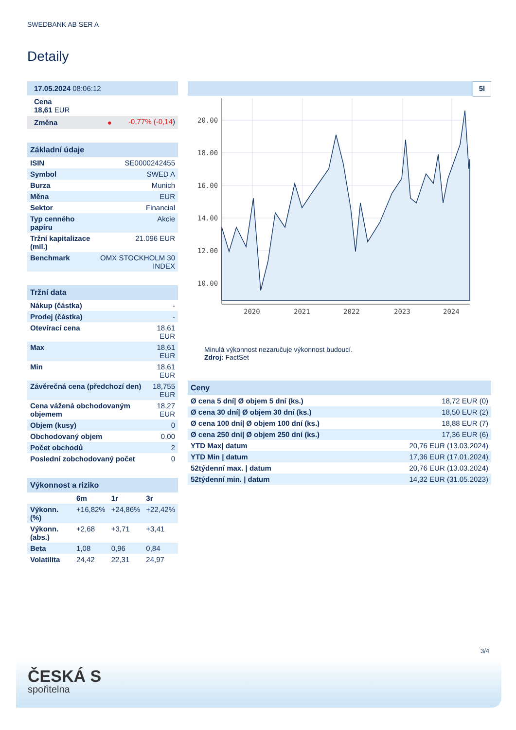SWEDBANK AB SER A
Detaily
| 17.05.2024 08:06:12 | |
| Cena 18,61 EUR | |
| Změna ● | -0,77% (-0,14 ) |
| Základní údaje | |
| ISIN | SE0000242455 |
| Symbol | SWED A |
| Burza | Munich |
| Měna | EUR |
| Sektor | Financial |
| Typ cenného papíru | Akcie |
| Tržní kapitalizace (mil.) | 21.096 EUR |
| Benchmark | OMX STOCKHOLM 30 INDEX |
| Tržní data | |
| Nákup (částka) | - |
| Prodej (částka) | - |
| Otevírací cena | 18,61 EUR |
| Max | 18,61 EUR |
| Min | 18,61 EUR |
| Závěrečná cena (předchozí den) | 18,755 EUR |
| Cena vážená obchodovaným objemem | 18,27 EUR |
| Objem (kusy) | 0 |
| Obchodovaný objem | 0,00 |
| Počet obchodů | 2 |
| Poslední zobchodovaný počet | 0 |
| Výkonnost a riziko | | | |
| | 6m | 1r | 3r |
| Výkonn. (%) | +16,82% | +24,86% | +22,42% |
| Výkonn. (abs.) | +2,68 | +3,71 | +3,41 |
| Beta | 1,08 | 0,96 | 0,84 |
| Volatilita | 24,42 | 22,31 | 24,97 |
5l
20.00
18.00
16.00
14.00
12.00
10.00
2020
2021
2022
2023
2024
Minulá výkonnost nezaručuje výkonnost budoucí.
Zdroj: FactSet
| Ceny | |
| Ø cena 5 dní/ Ø objem 5 dní (ks.) | 18,72 EUR (0) |
| Ø cena 30 dní/ Ø objem 30 dní (ks.) | 18,50 EUR (2) |
| Ø cena 100 dní/ Ø objem 100 dní (ks.) | 18,88 EUR (7) |
| Ø cena 250 dní/ Ø objem 250 dní (ks.) | 17,36 EUR (6) |
| YTD Max/ datum | 20,76 EUR (13.03.2024) |
| YTD Min / datum | 17,36 EUR (17.01.2024) |
| 52týdenní max. / datum | 20,76 EUR (13.03.2024) |
| 52týdenní min. / datum | 14,32 EUR (31.05.2023) |
3/4
ČESKÁ S
spořitelna